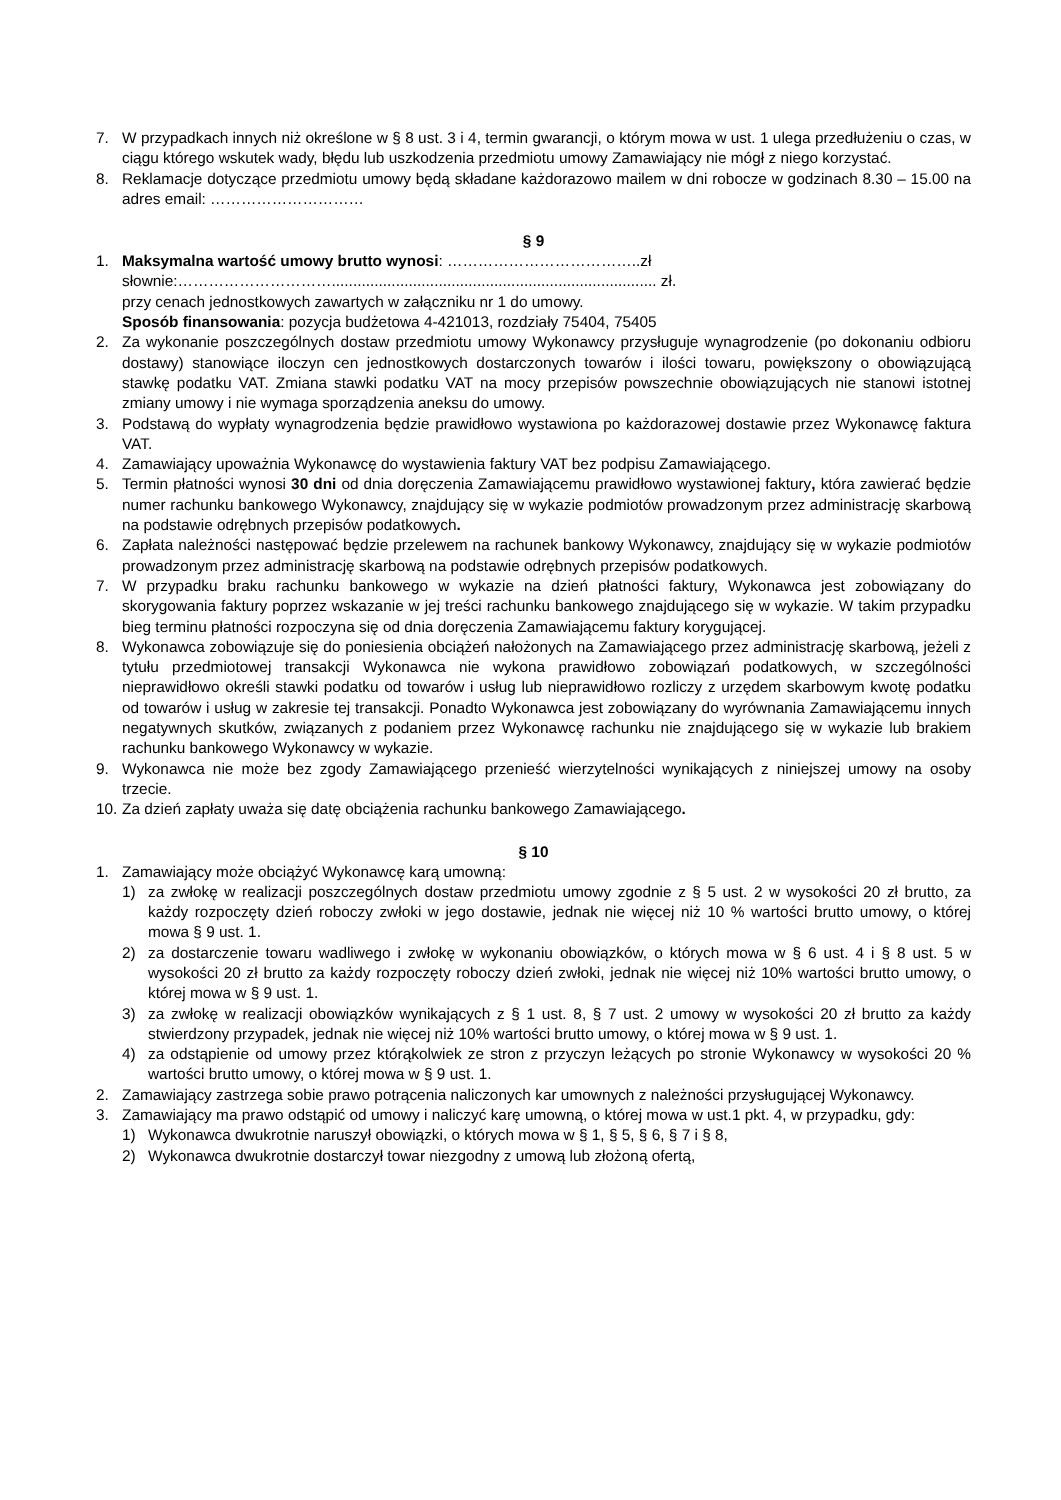7. W przypadkach innych niż określone w § 8 ust. 3 i 4, termin gwarancji, o którym mowa w ust. 1 ulega przedłużeniu o czas, w ciągu którego wskutek wady, błędu lub uszkodzenia przedmiotu umowy Zamawiający nie mógł z niego korzystać.
8. Reklamacje dotyczące przedmiotu umowy będą składane każdorazowo mailem w dni robocze w godzinach 8.30 – 15.00 na adres email: …………………………
§ 9
1. Maksymalna wartość umowy brutto wynosi: ………………………………..zł
słownie:…………………………............................................................................ zł.
przy cenach jednostkowych zawartych w załączniku nr 1 do umowy.
Sposób finansowania: pozycja budżetowa 4-421013, rozdziały 75404, 75405
2. Za wykonanie poszczególnych dostaw przedmiotu umowy Wykonawcy przysługuje wynagrodzenie (po dokonaniu odbioru dostawy) stanowiące iloczyn cen jednostkowych dostarczonych towarów i ilości towaru, powiększony o obowiązującą stawkę podatku VAT. Zmiana stawki podatku VAT na mocy przepisów powszechnie obowiązujących nie stanowi istotnej zmiany umowy i nie wymaga sporządzenia aneksu do umowy.
3. Podstawą do wypłaty wynagrodzenia będzie prawidłowo wystawiona po każdorazowej dostawie przez Wykonawcę faktura VAT.
4. Zamawiający upoważnia Wykonawcę do wystawienia faktury VAT bez podpisu Zamawiającego.
5. Termin płatności wynosi 30 dni od dnia doręczenia Zamawiającemu prawidłowo wystawionej faktury, która zawierać będzie numer rachunku bankowego Wykonawcy, znajdujący się w wykazie podmiotów prowadzonym przez administrację skarbową na podstawie odrębnych przepisów podatkowych.
6. Zapłata należności następować będzie przelewem na rachunek bankowy Wykonawcy, znajdujący się w wykazie podmiotów prowadzonym przez administrację skarbową na podstawie odrębnych przepisów podatkowych.
7. W przypadku braku rachunku bankowego w wykazie na dzień płatności faktury, Wykonawca jest zobowiązany do skorygowania faktury poprzez wskazanie w jej treści rachunku bankowego znajdującego się w wykazie. W takim przypadku bieg terminu płatności rozpoczyna się od dnia doręczenia Zamawiającemu faktury korygującej.
8. Wykonawca zobowiązuje się do poniesienia obciążeń nałożonych na Zamawiającego przez administrację skarbową, jeżeli z tytułu przedmiotowej transakcji Wykonawca nie wykona prawidłowo zobowiązań podatkowych, w szczególności nieprawidłowo określi stawki podatku od towarów i usług lub nieprawidłowo rozliczy z urzędem skarbowym kwotę podatku od towarów i usług w zakresie tej transakcji. Ponadto Wykonawca jest zobowiązany do wyrównania Zamawiającemu innych negatywnych skutków, związanych z podaniem przez Wykonawcę rachunku nie znajdującego się w wykazie lub brakiem rachunku bankowego Wykonawcy w wykazie.
9. Wykonawca nie może bez zgody Zamawiającego przenieść wierzytelności wynikających z niniejszej umowy na osoby trzecie.
10. Za dzień zapłaty uważa się datę obciążenia rachunku bankowego Zamawiającego.
§ 10
1. Zamawiający może obciążyć Wykonawcę karą umowną:
1) za zwłokę w realizacji poszczególnych dostaw przedmiotu umowy zgodnie z § 5 ust. 2 w wysokości 20 zł brutto, za każdy rozpoczęty dzień roboczy zwłoki w jego dostawie, jednak nie więcej niż 10 % wartości brutto umowy, o której mowa § 9 ust. 1.
2) za dostarczenie towaru wadliwego i zwłokę w wykonaniu obowiązków, o których mowa w § 6 ust. 4 i § 8 ust. 5 w wysokości 20 zł brutto za każdy rozpoczęty roboczy dzień zwłoki, jednak nie więcej niż 10% wartości brutto umowy, o której mowa w § 9 ust. 1.
3) za zwłokę w realizacji obowiązków wynikających z § 1 ust. 8, § 7 ust. 2 umowy w wysokości 20 zł brutto za każdy stwierdzony przypadek, jednak nie więcej niż 10% wartości brutto umowy, o której mowa w § 9 ust. 1.
4) za odstąpienie od umowy przez którąkolwiek ze stron z przyczyn leżących po stronie Wykonawcy w wysokości 20 % wartości brutto umowy, o której mowa w § 9 ust. 1.
2. Zamawiający zastrzega sobie prawo potrącenia naliczonych kar umownych z należności przysługującej Wykonawcy.
3. Zamawiający ma prawo odstąpić od umowy i naliczyć karę umowną, o której mowa w ust.1 pkt. 4, w przypadku, gdy:
1) Wykonawca dwukrotnie naruszył obowiązki, o których mowa w § 1, § 5, § 6, § 7 i § 8,
2) Wykonawca dwukrotnie dostarczył towar niezgodny z umową lub złożoną ofertą,